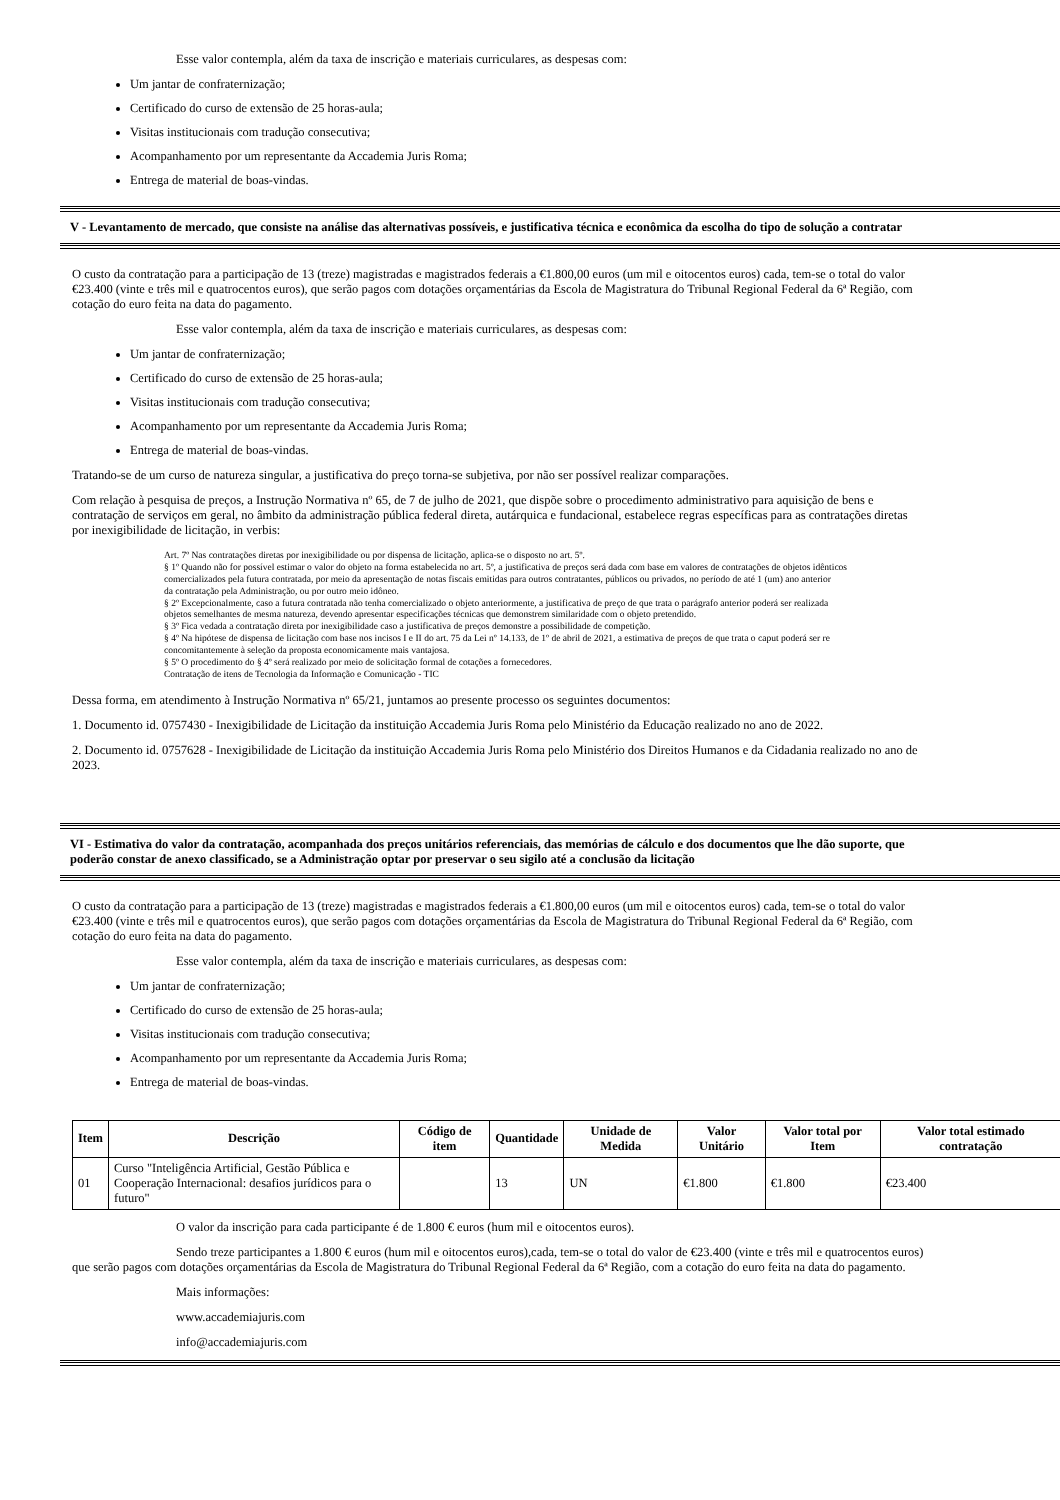Esse valor contempla, além da taxa de inscrição e materiais curriculares, as despesas com:
Um jantar de confraternização;
Certificado do curso de extensão de 25 horas-aula;
Visitas institucionais com tradução consecutiva;
Acompanhamento por um representante da Accademia Juris Roma;
Entrega de material de boas-vindas.
V - Levantamento de mercado, que consiste na análise das alternativas possíveis, e justificativa técnica e econômica da escolha do tipo de solução a contratar
O custo da contratação para a participação de 13 (treze) magistradas e magistrados federais a €1.800,00 euros (um mil e oitocentos euros) cada, tem-se o total do valor
€23.400 (vinte e três mil e quatrocentos euros), que serão pagos com dotações orçamentárias da Escola de Magistratura do Tribunal Regional Federal da 6ª Região, com
cotação do euro feita na data do pagamento.
Esse valor contempla, além da taxa de inscrição e materiais curriculares, as despesas com:
Um jantar de confraternização;
Certificado do curso de extensão de 25 horas-aula;
Visitas institucionais com tradução consecutiva;
Acompanhamento por um representante da Accademia Juris Roma;
Entrega de material de boas-vindas.
Tratando-se de um curso de natureza singular, a justificativa do preço torna-se subjetiva, por não ser possível realizar comparações.
Com relação à pesquisa de preços, a Instrução Normativa nº 65, de 7 de julho de 2021, que dispõe sobre o procedimento administrativo para aquisição de bens e
contratação de serviços em geral, no âmbito da administração pública federal direta, autárquica e fundacional, estabelece regras específicas para as contratações diretas
por inexigibilidade de licitação, in verbis:
Art. 7º Nas contratações diretas por inexigibilidade ou por dispensa de licitação, aplica-se o disposto no art. 5º.
§ 1º Quando não for possível estimar o valor do objeto na forma estabelecida no art. 5º, a justificativa de preços será dada com base em valores de contratações de objetos idênticos
comercializados pela futura contratada, por meio da apresentação de notas fiscais emitidas para outros contratantes, públicos ou privados, no período de até 1 (um) ano anterior
da contratação pela Administração, ou por outro meio idôneo.
§ 2º Excepcionalmente, caso a futura contratada não tenha comercializado o objeto anteriormente, a justificativa de preço de que trata o parágrafo anterior poderá ser realizada
objetos semelhantes de mesma natureza, devendo apresentar especificações técnicas que demonstrem similaridade com o objeto pretendido.
§ 3º Fica vedada a contratação direta por inexigibilidade caso a justificativa de preços demonstre a possibilidade de competição.
§ 4º Na hipótese de dispensa de licitação com base nos incisos I e II do art. 75 da Lei nº 14.133, de 1º de abril de 2021, a estimativa de preços de que trata o caput poderá ser re
concomitantemente à seleção da proposta economicamente mais vantajosa.
§ 5º O procedimento do § 4º será realizado por meio de solicitação formal de cotações a fornecedores.
Contratação de itens de Tecnologia da Informação e Comunicação - TIC
Dessa forma, em atendimento à Instrução Normativa nº 65/21, juntamos ao presente processo os seguintes documentos:
1. Documento id. 0757430 - Inexigibilidade de Licitação da instituição Accademia Juris Roma pelo Ministério da Educação realizado no ano de 2022.
2. Documento id. 0757628 - Inexigibilidade de Licitação da instituição Accademia Juris Roma pelo Ministério dos Direitos Humanos e da Cidadania realizado no ano de
2023.
VI - Estimativa do valor da contratação, acompanhada dos preços unitários referenciais, das memórias de cálculo e dos documentos que lhe dão suporte, que
poderão constar de anexo classificado, se a Administração optar por preservar o seu sigilo até a conclusão da licitação
O custo da contratação para a participação de 13 (treze) magistradas e magistrados federais a €1.800,00 euros (um mil e oitocentos euros) cada, tem-se o total do valor
€23.400 (vinte e três mil e quatrocentos euros), que serão pagos com dotações orçamentárias da Escola de Magistratura do Tribunal Regional Federal da 6ª Região, com
cotação do euro feita na data do pagamento.
Esse valor contempla, além da taxa de inscrição e materiais curriculares, as despesas com:
Um jantar de confraternização;
Certificado do curso de extensão de 25 horas-aula;
Visitas institucionais com tradução consecutiva;
Acompanhamento por um representante da Accademia Juris Roma;
Entrega de material de boas-vindas.
| Item | Descrição | Código de item | Quantidade | Unidade de Medida | Valor Unitário | Valor total por Item | Valor total estimado contratação |
| --- | --- | --- | --- | --- | --- | --- | --- |
| 01 | Curso "Inteligência Artificial, Gestão Pública e Cooperação Internacional: desafios jurídicos para o futuro" | | 13 | UN | €1.800 | €1.800 | €23.400 |
O valor da inscrição para cada participante é de 1.800 € euros (hum mil e oitocentos euros).
Sendo treze participantes a 1.800 € euros (hum mil e oitocentos euros),cada, tem-se o total do valor de €23.400 (vinte e três mil e quatrocentos euros)
que serão pagos com dotações orçamentárias da Escola de Magistratura do Tribunal Regional Federal da 6ª Região, com a cotação do euro feita na data do pagamento.
Mais informações:
www.accademiajuris.com
info@accademiajuris.com